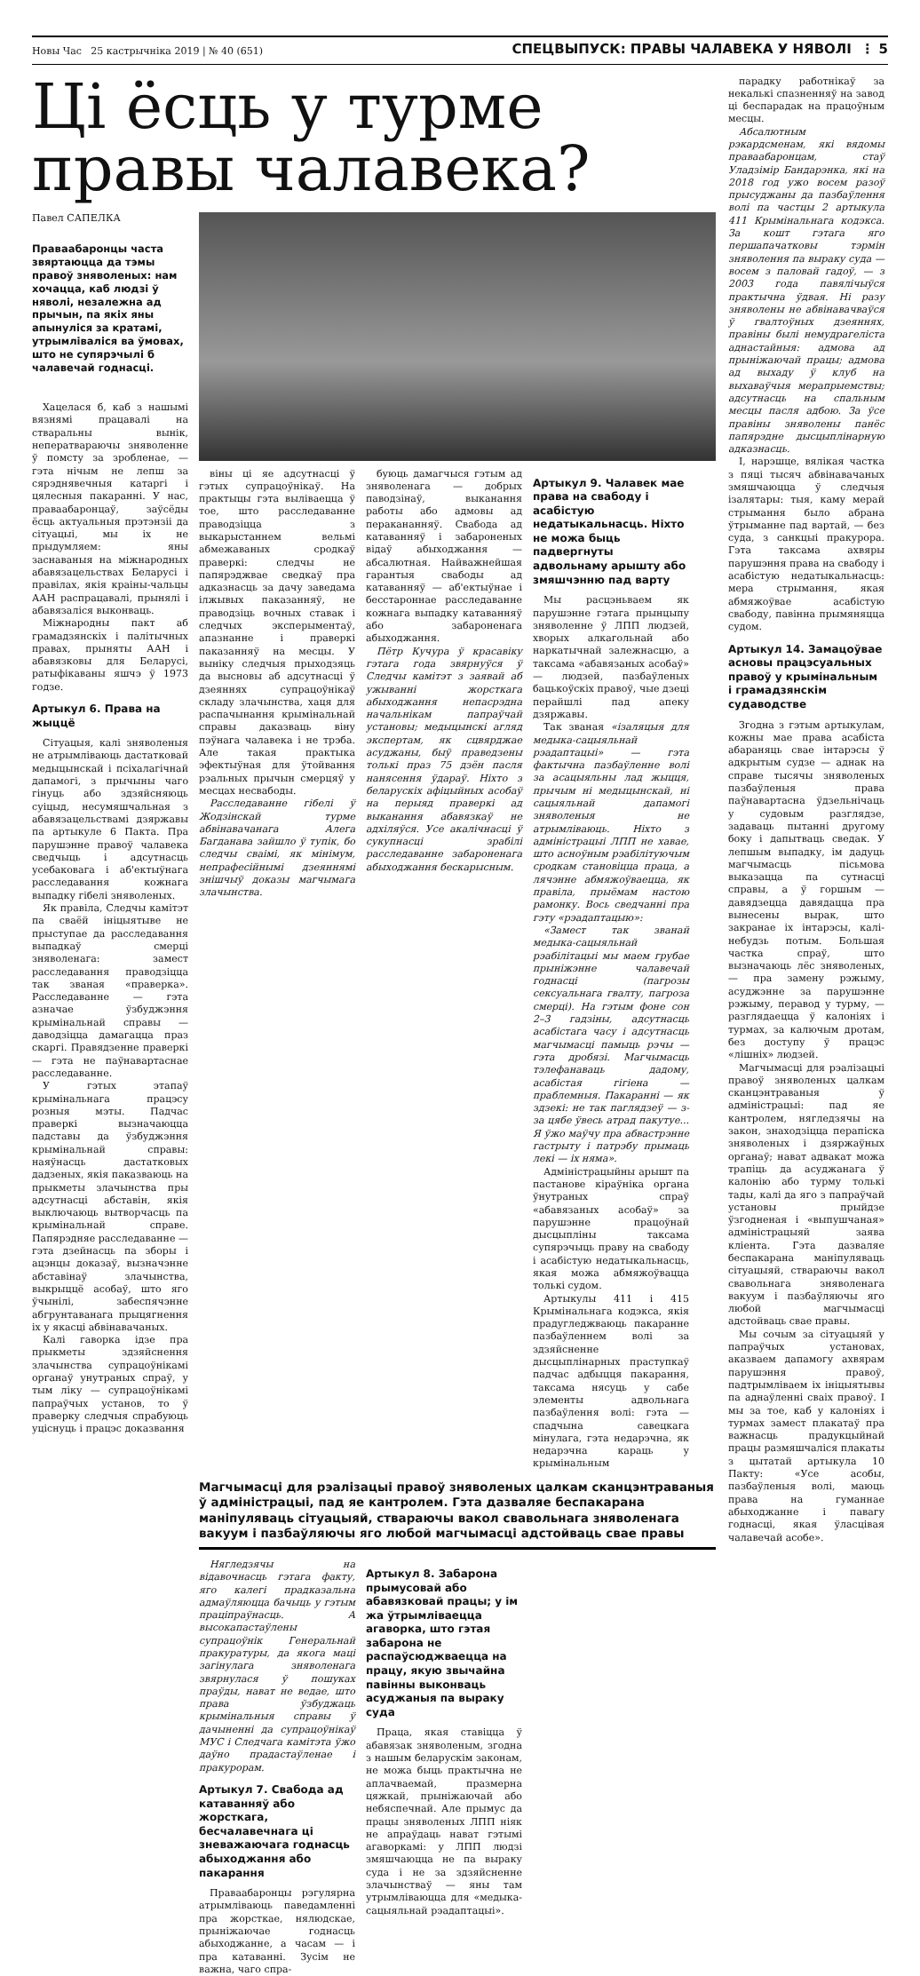Новы Час 25 кастрычніка 2019 | № 40 (651)
СПЕЦВЫПУСК: ПРАВЫ ЧАЛАВЕКА У НЯВОЛІ ⋮ 5
Ці ёсць у турме правы чалавека?
Павел САПЕЛКА
Праваабаронцы часта звяртаюцца да тэмы правоў зняволеных: нам хочацца, каб людзі ў няволі, незалежна ад прычын, па якіх яны апынуліся за кратамі, утрымліваліся ва ўмовах, што не супярэчылі б чалавечай годнасці.
Хацелася б, каб з нашымі вязнямі працавалі на стваральны вынік, неператвараючы зняволенне ў помсту за зробленае, — гэта нічым не лепш за сярэднявечныя катаргі і цялесныя пакаранні. У нас, праваабаронцаў, заўсёды ёсць актуальныя прэтэнзіі да сітуацыі, мы іх не прыдумляем: яны заснаваныя на міжнародных абавязацельствах Беларусі і правілах, якія краіны-чальцы ААН распрацавалі, прынялі і абавязаліся выконваць.
Міжнародны пакт аб грамадзянскіх і палітычных правах, прыняты ААН і абавязковы для Беларусі, ратыфікаваны яшчэ ў 1973 годзе.
Артыкул 6. Права на жыццё
Сітуацыя, калі зняволеныя не атрымліваюць дастатковай медыцынскай і псіхалагічнай дапамогі, з прычыны чаго гінуць або здзяйсняюць суіцыд, несумяшчальная з абавязацельствамі дзяржавы па артыкуле 6 Пакта. Пра парушэнне правоў чалавека сведчыць і адсутнасць усебаковага і аб'ектыўнага расследавання кожнага выпадку гібелі зняволеных.
Як правіла, Следчы камітэт па сваёй ініцыятыве не прыступае да расследавання выпадкаў смерці зняволенага: замест расследавання праводзіцца так званая «праверка». Расследаванне — гэта азначае ўзбуджэння крымінальнай справы — даводзіцца дамагацца праз скаргі. Правядзенне праверкі — гэта не паўнавартаснае расследаванне.
У гэтых этапаў крымінальнага працэсу розныя мэты. Падчас праверкі вызначаюцца падставы да ўзбуджэння крымінальнай справы: наяўнасць дастатковых дадзеных, якія паказваюць на прыкметы злачынства пры адсутнасці абставін, якія выключаюць вытворчасць па крымінальнай справе. Папярэдняе расследаванне — гэта дзейнасць па зборы і ацэнцы доказаў, вызначэнне абставінаў злачынства, выкрыццё асобаў, што яго ўчынілі, забеспячэнне абгрунтаванага прыцягнення іх у якасці абвінавачаных.
Калі гаворка ідзе пра прыкметы здзяйснення злачынства супрацоўнікамі органаў унутраных спраў, у тым ліку — супрацоўнікамі папраўчых установ, то ў праверку следчыя спрабуюць уцiснуць і працэс доказвання
віны ці яе адсутнасці ў гэтых супрацоўнікаў. На практыцы гэта выліваецца ў тое, што расследаванне праводзіцца з выкарыстаннем вельмі абмежаваных сродкаў праверкі: следчы не папярэджвае сведкаў пра адказнасць за дачу заведама ілжывых паказанняў, не праводзіць вочных ставак і следчых эксперыментаў, апазнанне і праверкі паказанняў на месцы. У выніку следчыя прыходзяць да высновы аб адсутнасці ў дзеяннях супрацоўнікаў складу злачынства, хаця для распачынання крымінальнай справы даказваць віну пэўнага чалавека і не трэба. Але такая практыка эфектыўная для ўтойвання рэальных прычын смерцяў у месцах несвабоды.
Расследаванне гібелі ў Жодзінскай турме абвінавачанага Алега Багданава зайшло ў тупік, бо следчы сваімі, як мінімум, непрафесійнымі дзеяннямі знішчыў доказы магчымага злачынства.
буюць дамагчыся гэтым ад зняволенага — добрых паводзінаў, выканання работы або адмовы ад перакананняў. Свабода ад катаванняў і забароненых відаў абыходжання — абсалютная. Найважнейшая гарантыя свабоды ад катаванняў — аб'ектыўнае і бесстароннае расследаванне кожнага выпадку катаванняў або забароненага абыходжання.
Пётр Кучура ў красавіку гэтага года звярнуўся ў Следчы камітэт з заявай аб ужыванні жорсткага абыходжання непасрэдна начальнікам папраўчай установы; медыцынскі агляд экспертам, як сцвярджае асуджаны, быў праведзены толькі праз 75 дзён пасля нанясення ўдараў. Ніхто з беларускіх афіцыйных асобаў на перыяд праверкі ад выканання абавязкаў не адхіляўся. Усе акалічнасці ў сукупнасці зрабілі расследаванне забароненага абыходжання бескарысным.
Артыкул 9. Чалавек мае права на свабоду і асабістую недатыкальнасць. Ніхто не можа быць падвергнуты адвольнаму арышту або змяшчэнню пад варту
Мы расцэньваем як парушэнне гэтага прынцыпу зняволенне ў ЛПП людзей, хворых алкагольнай або наркатычнай залежнасцю, а таксама «абавязаных асобаў» — людзей, пазбаўленых бацькоўскіх правоў, чые дзеці перайшлі пад апеку дзяржавы.
Так званая «ізаляцыя для медыка-сацыяльнай рэадаптацыі» — гэта фактычна пазбаўленне волі за асацыяльны лад жыцця, прычым ні медыцынскай, ні сацыяльнай дапамогі зняволеныя не атрымліваюць. Ніхто з адміністрацыі ЛПП не хавае, што асноўным рэабілітуючым сродкам становіцца праца, а лячэнне абмяжоўваецца, як правіла, прыёмам настою рамонку. Вось сведчанні пра гэту «рэадаптацыю»:
«Замест так званай медыка-сацыяльнай рэабілітацыі мы маем грубае прыніжэнне чалавечай годнасці (пагрозы сексуальнага гвалту, пагроза смерці). На гэтым фоне сон 2–3 гадзіны, адсутнасць асабістага часу і адсутнасць магчымасці памыць рэчы — гэта дробязі. Магчымасць тэлефанаваць дадому, асабістая гігіена — праблемныя. Пакаранні — як здзекі: не так паглядзеў — з-за цябе ўвесь атрад пакутуе... Я ўжо маўчу пра абвастрэнне гастрыту і патрэбу прымаць лекі — іх няма».
Адміністрацыйны арышт па пастанове кіраўніка органа ўнутраных спраў «абавязаных асобаў» за парушэнне працоўнай дысцыпліны таксама супярэчыць праву на свабоду і асабістую недатыкальнасць, якая можа абмяжоўвацца толькі судом.
Артыкулы 411 і 415 Крымінальнага кодэкса, якія прадугледжваюць пакаранне пазбаўленнем волі за здзяйсненне дысцыплінарных праступкаў падчас адбыцця пакарання, таксама нясуць у сабе элементы адвольнага пазбаўлення волі: гэта — спадчына савецкага мінулага, гэта недарэчна, як недарэчна караць у крымінальным
Магчымасці для рэалізацыі правоў зняволеных цалкам сканцэнтраваныя ў адміністрацыі, пад яе кантролем. Гэта дазваляе беспакарана маніпуляваць сітуацыяй, ствараючы вакол свавольнага зняволенага вакуум і пазбаўляючы яго любой магчымасці адстойваць свае правы
Нягледзячы на відавочнасць гэтага факту, яго калегі прадказальна адмаўляюцца бачыць у гэтым праціпраўнасць. А высокапастаўлены супрацоўнік Генеральнай пракуратуры, да якога маці загінулага зняволенага звярнулася ў пошуках праўды, нават не ведае, што права ўзбуджаць крымінальныя справы ў дачыненні да супрацоўнікаў МУС і Следчага камітэта ўжо даўно прадастаўленае і пракурорам.
Артыкул 7. Свабода ад катаванняў або жорсткага, бесчалавечнага ці зневажаючага годнасць абыходжання або пакарання
Праваабаронцы рэгулярна атрымліваюць паведамленні пра жорсткае, нялюдскае, прыніжаючае годнасць абыходжанне, а часам — і пра катаванні. Зусім не важна, чаго спра-
Артыкул 8. Забарона прымусовай або абавязковай працы; у ім жа ўтрымліваецца агаворка, што гэтая забарона не распаўсюджваецца на працу, якую звычайна павінны выконваць асуджаныя па выраку суда
Праца, якая ставіцца ў абавязак зняволеным, згодна з нашым беларускім законам, не можа быць практычна не аплачваемай, празмерна цяжкай, прыніжаючай або небяспечнай. Але прымус да працы зняволеных ЛПП ніяк не апраўдаць нават гэтымі агаворкамі: у ЛПП людзі змяшчаюцца не па выраку суда і не за здзяйсненне злачынстваў — яны там утрымліваюцца для «медыка-сацыяльнай рэадаптацыі».
парадку работнікаў за некалькі спазненняў на завод ці беспарадак на працоўным месцы.
Абсалютным рэкардсменам, які вядомы праваабаронцам, стаў Уладзімір Бандарэнка, які на 2018 год ужо восем разоў прысуджаны да пазбаўлення волі па частцы 2 артыкула 411 Крымінальнага кодэкса. За кошт гэтага яго першапачатковы тэрмін зняволення па выраку суда — восем з паловай гадоў, — з 2003 года павялічыўся практычна ўдвая. Ні разу зняволены не абвінавачваўся ў гвалтоўных дзеяннях, правіны былі немудрагеліста аднастайныя: адмова ад прыніжаючай працы; адмова ад выхаду ў клуб на выхаваўчыя мерапрыемствы; адсутнасць на спальным месцы пасля адбою. За ўсе правіны зняволены панёс папярэдне дысцыплінарную адказнасць.
І, нарэшце, вялікая частка з пяці тысяч абвінавачаных змяшчаюцца ў следчыя ізалятары: тыя, каму мерай стрымання было абрана ўтрыманне пад вартай, — без суда, з санкцыі пракурора. Гэта таксама ахвяры парушэння права на свабоду і асабістую недатыкальнасць: мера стрымання, якая абмяжоўвае асабістую свабоду, павінна прымяняцца судом.
Артыкул 14. Замацоўвае асновы працэсуальных правоў у крымінальным і грамадзянскім судаводстве
Згодна з гэтым артыкулам, кожны мае права асабіста абараняць свае інтарэсы ў адкрытым судзе — аднак на справе тысячы зняволеных пазбаўленыя права паўнавартасна ўдзельнічаць у судовым разглядзе, задаваць пытанні другому боку і дапытваць сведак. У лепшым выпадку, ім дадуць магчымасць пісьмова выказацца па сутнасці справы, а ў горшым — давядзецца давядацца пра вынесены вырак, што закранае іх інтарэсы, калі-небудзь потым. Большая частка спраў, што вызначаюць лёс зняволеных, — пра замену рэжыму, асуджэнне за парушэнне рэжыму, перавод у турму, — разглядаецца ў калоніях і турмах, за калючым дротам, без доступу ў працэс «лішніх» людзей.
Магчымасці для рэалізацыі правоў зняволеных цалкам сканцэнтраваныя ў адміністрацыі: пад яе кантролем, нягледзячы на закон, знаходзіцца перапіска зняволеных і дзяржаўных органаў; нават адвакат можа трапіць да асуджанага ў калонію або турму толькі тады, калі да яго з папраўчай установы прыйдзе ўзгодненая і «выпушчаная» адміністрацыяй заява кліента. Гэта дазваляе беспакарана маніпуляваць сітуацыяй, ствараючы вакол свавольнага зняволенага вакуум і пазбаўляючы яго любой магчымасці адстойваць свае правы.
Мы сочым за сітуацыяй у папраўчых установах, аказваем дапамогу ахвярам парушэння правоў, падтрымліваем іх ініцыятывы па аднаўленні сваіх правоў. І мы за тое, каб у калоніях і турмах замест плакатаў пра важнасць прадукцыйнай працы размяшчаліся плакаты з цытатай артыкула 10 Пакту: «Усе асобы, пазбаўленыя волі, маюць права на гуманнае абыходжанне і павагу годнасці, якая ўласцівая чалавечай асобе».